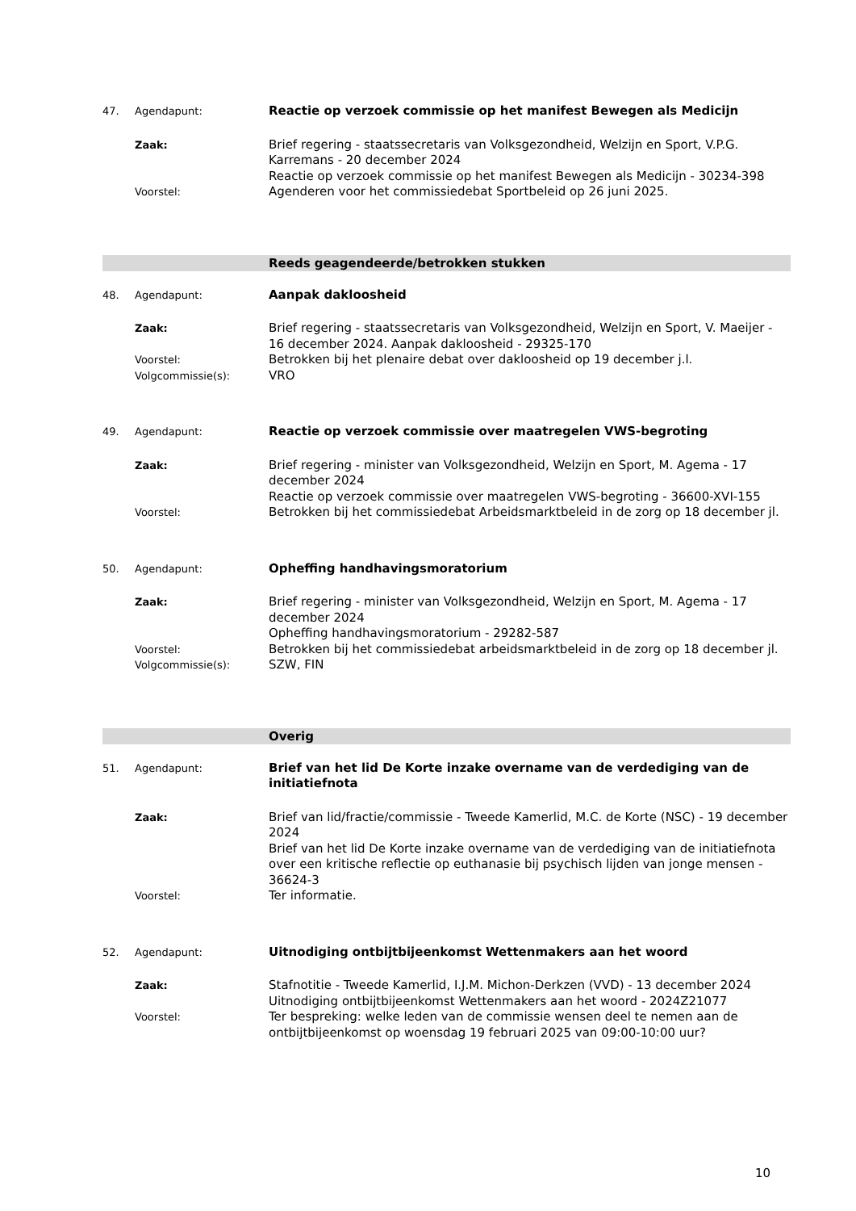47. Agendapunt:
Reactie op verzoek commissie op het manifest Bewegen als Medicijn
Zaak:
Brief regering - staatssecretaris van Volksgezondheid, Welzijn en Sport, V.P.G. Karremans - 20 december 2024
Reactie op verzoek commissie op het manifest Bewegen als Medicijn - 30234-398
Voorstel:
Agenderen voor het commissiedebat Sportbeleid op 26 juni 2025.
Reeds geagendeerde/betrokken stukken
48. Agendapunt:
Aanpak dakloosheid
Zaak:
Brief regering - staatssecretaris van Volksgezondheid, Welzijn en Sport, V. Maeijer - 16 december 2024. Aanpak dakloosheid - 29325-170
Voorstel:
Betrokken bij het plenaire debat over dakloosheid op 19 december j.l.
Volgcommissie(s):
VRO
49. Agendapunt:
Reactie op verzoek commissie over maatregelen VWS-begroting
Zaak:
Brief regering - minister van Volksgezondheid, Welzijn en Sport, M. Agema - 17 december 2024
Reactie op verzoek commissie over maatregelen VWS-begroting - 36600-XVI-155
Voorstel:
Betrokken bij het commissiedebat Arbeidsmarktbeleid in de zorg op 18 december jl.
50. Agendapunt:
Opheffing handhavingsmoratorium
Zaak:
Brief regering - minister van Volksgezondheid, Welzijn en Sport, M. Agema - 17 december 2024
Opheffing handhavingsmoratorium - 29282-587
Voorstel:
Betrokken bij het commissiedebat arbeidsmarktbeleid in de zorg op 18 december jl.
Volgcommissie(s):
SZW, FIN
Overig
51. Agendapunt:
Brief van het lid De Korte inzake overname van de verdediging van de initiatiefnota
Zaak:
Brief van lid/fractie/commissie - Tweede Kamerlid, M.C. de Korte (NSC) - 19 december 2024
Brief van het lid De Korte inzake overname van de verdediging van de initiatiefnota over een kritische reflectie op euthanasie bij psychisch lijden van jonge mensen - 36624-3
Voorstel:
Ter informatie.
52. Agendapunt:
Uitnodiging ontbijtbijeenkomst Wettenmakers aan het woord
Zaak:
Stafnotitie - Tweede Kamerlid, I.J.M. Michon-Derkzen (VVD) - 13 december 2024
Uitnodiging ontbijtbijeenkomst Wettenmakers aan het woord - 2024Z21077
Voorstel:
Ter bespreking: welke leden van de commissie wensen deel te nemen aan de ontbijtbijeenkomst op woensdag 19 februari 2025 van 09:00-10:00 uur?
10